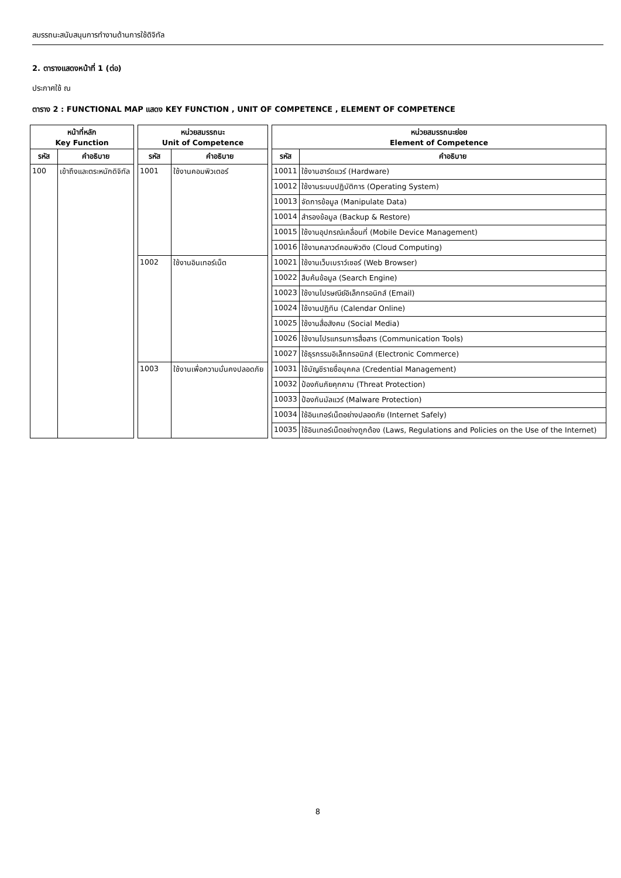สมรรถนะสนับสนุนการทำงานด้านการใช้ดิจิทัล
2. ตารางแสดงหน้าที่ 1 (ต่อ)
ประกาศใช้ ณ
ตาราง 2 : FUNCTIONAL MAP แสดง KEY FUNCTION , UNIT OF COMPETENCE , ELEMENT OF COMPETENCE
| หน้าที่หลัก Key Function | | | หน่วยสมรรถนะ Unit of Competence | | | หน่วยสมรรถนะย่อย Element of Competence | |
| รหัส | คำอธิบาย | | รหัส | คำอธิบาย | | รหัส | คำอธิบาย |
| 100 | เข้าถึงและตระหนักดิจิทัล | | 1001 | ใช้งานคอมพิวเตอร์ | | 10011 | ใช้งานฮาร์ดแวร์ (Hardware) |
| | | | | | | 10012 | ใช้งานระบบปฏิบัติการ (Operating System) |
| | | | | | | 10013 | จัดการข้อมูล (Manipulate Data) |
| | | | | | | 10014 | สำรองข้อมูล (Backup & Restore) |
| | | | | | | 10015 | ใช้งานอุปกรณ์เคลื่อนที่ (Mobile Device Management) |
| | | | | | | 10016 | ใช้งานคลาวด์คอมพิวติง (Cloud Computing) |
| | | | 1002 | ใช้งานอินเทอร์เน็ต | | 10021 | ใช้งานเว็บเบราว์เซอร์ (Web Browser) |
| | | | | | | 10022 | สืบค้นข้อมูล (Search Engine) |
| | | | | | | 10023 | ใช้งานไปรษณีย์อิเล็กทรอนิกส์ (Email) |
| | | | | | | 10024 | ใช้งานปฏิทิน (Calendar Online) |
| | | | | | | 10025 | ใช้งานสื่อสังคม (Social Media) |
| | | | | | | 10026 | ใช้งานโปรแกรมการสื่อสาร (Communication Tools) |
| | | | | | | 10027 | ใช้ธุรกรรมอิเล็กทรอนิกส์ (Electronic Commerce) |
| | | | 1003 | ใช้งานเพื่อความมั่นคงปลอดภัย | | 10031 | ใช้บัญชีรายชื่อบุคคล (Credential Management) |
| | | | | | | 10032 | ป้องกันภัยคุกคาม (Threat Protection) |
| | | | | | | 10033 | ป้องกันมัลแวร์ (Malware Protection) |
| | | | | | | 10034 | ใช้อินเทอร์เน็ตอย่างปลอดภัย (Internet Safely) |
| | | | | | | 10035 | ใช้อินเทอร์เน็ตอย่างถูกต้อง (Laws, Regulations and Policies on the Use of the Internet) |
8